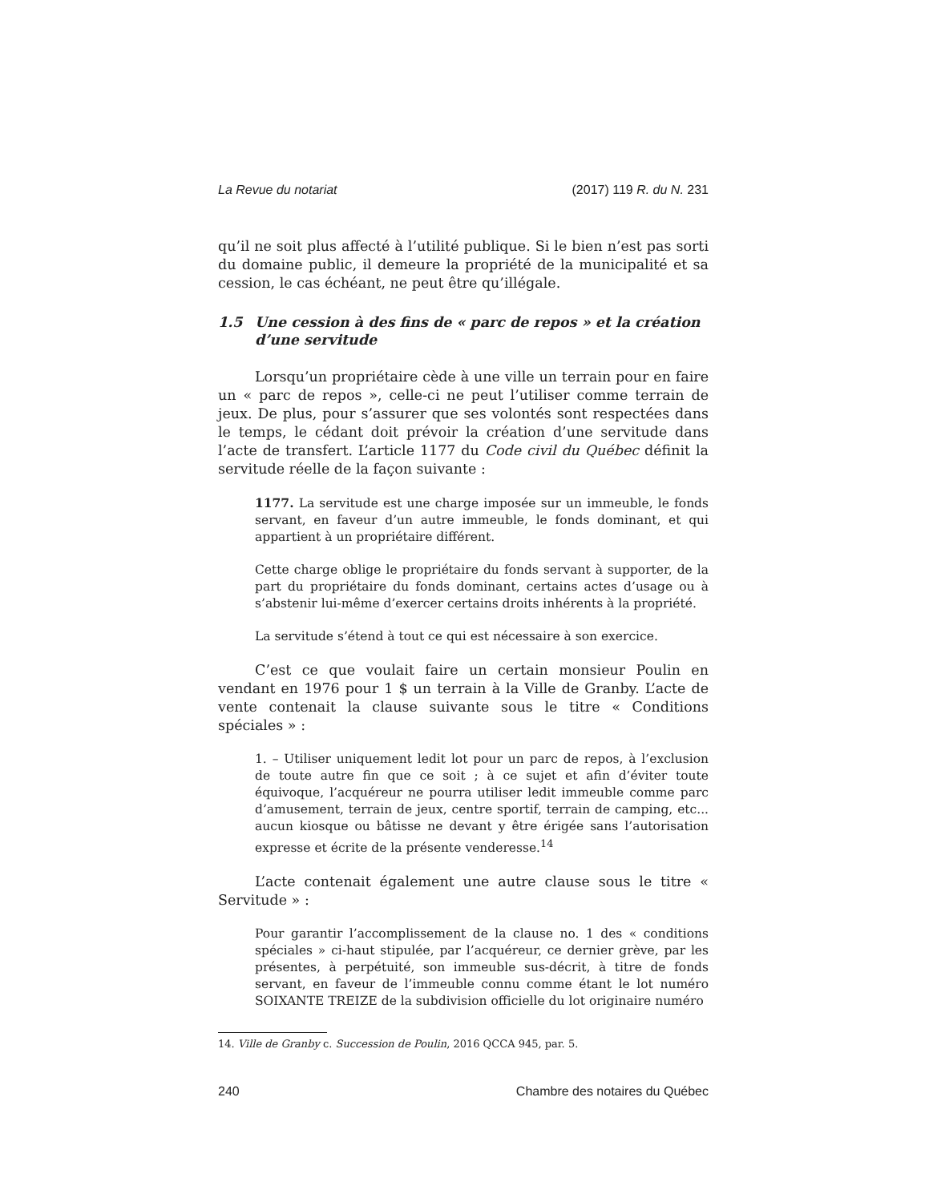La Revue du notariat (2017) 119 R. du N. 231
qu’il ne soit plus affecté à l’utilité publique. Si le bien n’est pas sorti du domaine public, il demeure la propriété de la municipalité et sa cession, le cas échéant, ne peut être qu’illégale.
1.5 Une cession à des fins de « parc de repos » et la création d’une servitude
Lorsqu’un propriétaire cède à une ville un terrain pour en faire un « parc de repos », celle-ci ne peut l’utiliser comme terrain de jeux. De plus, pour s’assurer que ses volontés sont respectées dans le temps, le cédant doit prévoir la création d’une servitude dans l’acte de transfert. L’article 1177 du Code civil du Québec définit la servitude réelle de la façon suivante :
1177. La servitude est une charge imposée sur un immeuble, le fonds servant, en faveur d’un autre immeuble, le fonds dominant, et qui appartient à un propriétaire différent.
Cette charge oblige le propriétaire du fonds servant à supporter, de la part du propriétaire du fonds dominant, certains actes d’usage ou à s’abstenir lui-même d’exercer certains droits inhérents à la propriété.
La servitude s’étend à tout ce qui est nécessaire à son exercice.
C’est ce que voulait faire un certain monsieur Poulin en vendant en 1976 pour 1 $ un terrain à la Ville de Granby. L’acte de vente contenait la clause suivante sous le titre « Conditions spéciales » :
1. – Utiliser uniquement ledit lot pour un parc de repos, à l’exclusion de toute autre fin que ce soit ; à ce sujet et afin d’éviter toute équivoque, l’acquéreur ne pourra utiliser ledit immeuble comme parc d’amusement, terrain de jeux, centre sportif, terrain de camping, etc... aucun kiosque ou bâtisse ne devant y être érigée sans l’autorisation expresse et écrite de la présente venderesse.<sup>14</sup>
L’acte contenait également une autre clause sous le titre « Servitude » :
Pour garantir l’accomplissement de la clause no. 1 des « conditions spéciales » ci-haut stipulée, par l’acquéreur, ce dernier grève, par les présentes, à perpétuité, son immeuble sus-décrit, à titre de fonds servant, en faveur de l’immeuble connu comme étant le lot numéro SOIXANTE TREIZE de la subdivision officielle du lot originaire numéro
14. Ville de Granby c. Succession de Poulin, 2016 QCCA 945, par. 5.
240 Chambre des notaires du Québec